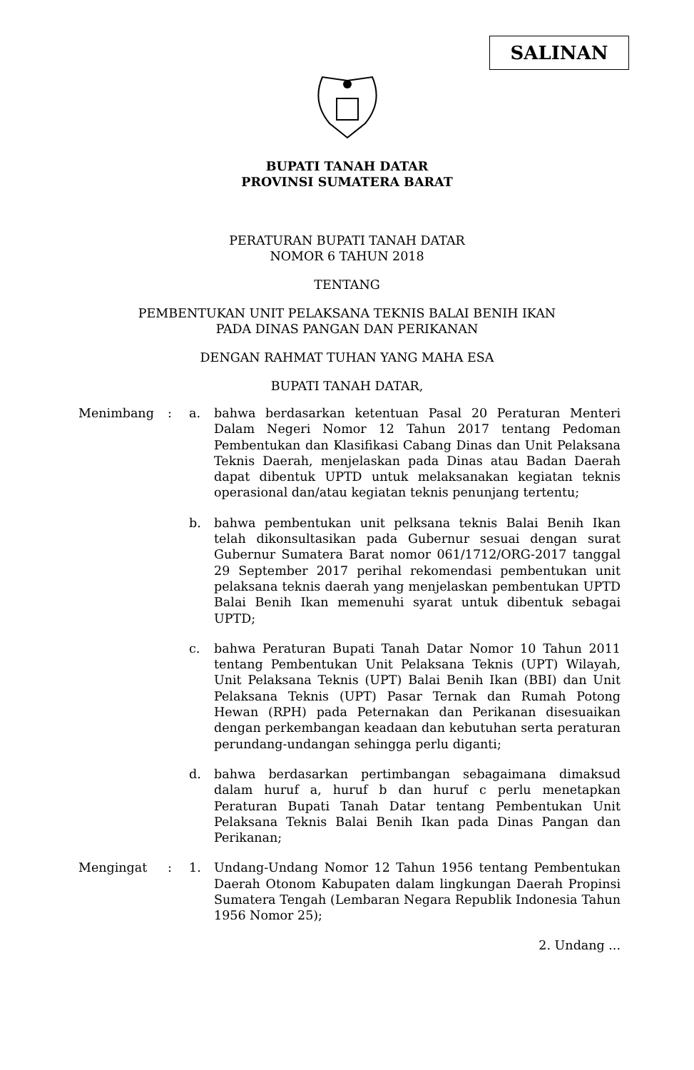SALINAN
BUPATI TANAH DATAR
PROVINSI SUMATERA BARAT
PERATURAN BUPATI TANAH DATAR
NOMOR 6 TAHUN 2018
TENTANG
PEMBENTUKAN UNIT PELAKSANA TEKNIS BALAI BENIH IKAN
PADA DINAS PANGAN DAN PERIKANAN
DENGAN RAHMAT TUHAN YANG MAHA ESA
BUPATI TANAH DATAR,
| Menimbang | : | a. | bahwa berdasarkan ketentuan Pasal 20 Peraturan Menteri Dalam Negeri Nomor 12 Tahun 2017 tentang Pedoman Pembentukan dan Klasifikasi Cabang Dinas dan Unit Pelaksana Teknis Daerah, menjelaskan pada Dinas atau Badan Daerah dapat dibentuk UPTD untuk melaksanakan kegiatan teknis operasional dan/atau kegiatan teknis penunjang tertentu; |
| | | b. | bahwa pembentukan unit pelksana teknis Balai Benih Ikan telah dikonsultasikan pada Gubernur sesuai dengan surat Gubernur Sumatera Barat nomor 061/1712/ORG-2017 tanggal 29 September 2017 perihal rekomendasi pembentukan unit pelaksana teknis daerah yang menjelaskan pembentukan UPTD Balai Benih Ikan memenuhi syarat untuk dibentuk sebagai UPTD; |
| | | c. | bahwa Peraturan Bupati Tanah Datar Nomor 10 Tahun 2011 tentang Pembentukan Unit Pelaksana Teknis (UPT) Wilayah, Unit Pelaksana Teknis (UPT) Balai Benih Ikan (BBI) dan Unit Pelaksana Teknis (UPT) Pasar Ternak dan Rumah Potong Hewan (RPH) pada Peternakan dan Perikanan disesuaikan dengan perkembangan keadaan dan kebutuhan serta peraturan perundang-undangan sehingga perlu diganti; |
| | | d. | bahwa berdasarkan pertimbangan sebagaimana dimaksud dalam huruf a, huruf b dan huruf c perlu menetapkan Peraturan Bupati Tanah Datar tentang Pembentukan Unit Pelaksana Teknis Balai Benih Ikan pada Dinas Pangan dan Perikanan; |
| Mengingat | : | 1. | Undang-Undang Nomor 12 Tahun 1956 tentang Pembentukan Daerah Otonom Kabupaten dalam lingkungan Daerah Propinsi Sumatera Tengah (Lembaran Negara Republik Indonesia Tahun 1956 Nomor 25); |
2. Undang ...